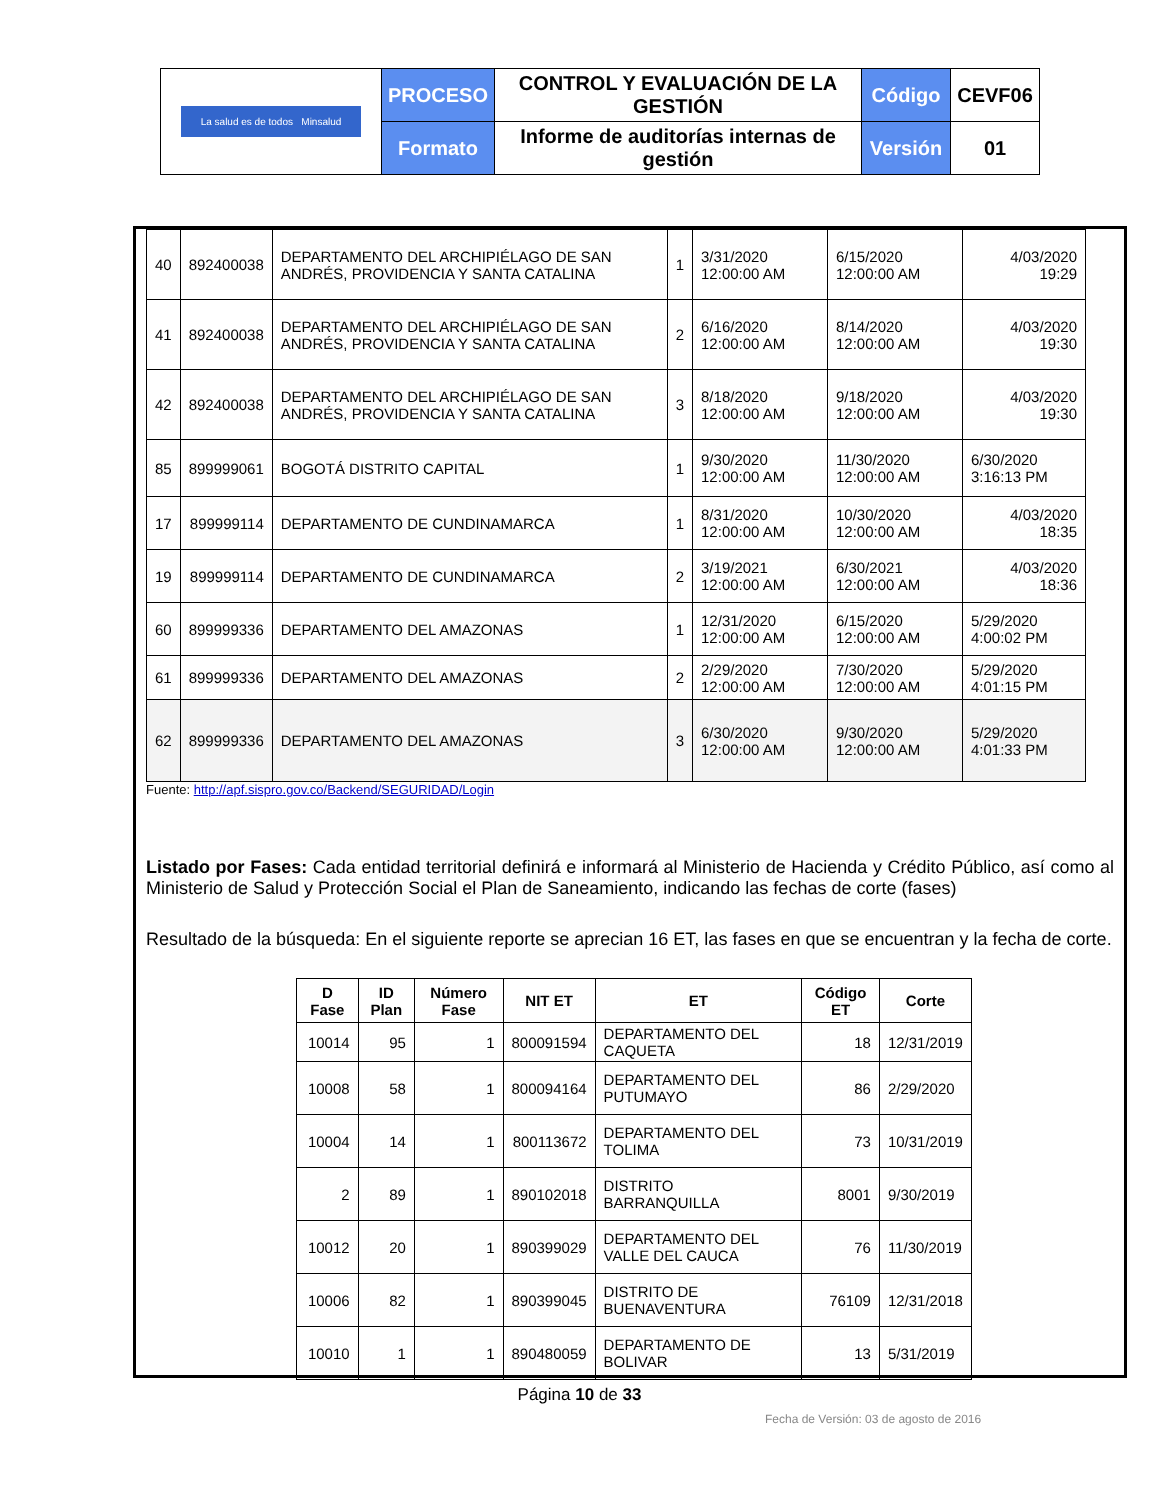| La salud es de todos Minsalud | PROCESO | CONTROL Y EVALUACIÓN DE LA GESTIÓN | Código | CEVF06 |
| | Formato | Informe de auditorías internas de gestión | Versión | 01 |
| 40 | 892400038 | DEPARTAMENTO DEL ARCHIPIÉLAGO DE SAN ANDRÉS, PROVIDENCIA Y SANTA CATALINA | 1 | 3/31/2020 12:00:00 AM | 6/15/2020 12:00:00 AM | 4/03/2020 19:29 |
| 41 | 892400038 | DEPARTAMENTO DEL ARCHIPIÉLAGO DE SAN ANDRÉS, PROVIDENCIA Y SANTA CATALINA | 2 | 6/16/2020 12:00:00 AM | 8/14/2020 12:00:00 AM | 4/03/2020 19:30 |
| 42 | 892400038 | DEPARTAMENTO DEL ARCHIPIÉLAGO DE SAN ANDRÉS, PROVIDENCIA Y SANTA CATALINA | 3 | 8/18/2020 12:00:00 AM | 9/18/2020 12:00:00 AM | 4/03/2020 19:30 |
| 85 | 899999061 | BOGOTÁ DISTRITO CAPITAL | 1 | 9/30/2020 12:00:00 AM | 11/30/2020 12:00:00 AM | 6/30/2020 3:16:13 PM |
| 17 | 899999114 | DEPARTAMENTO DE CUNDINAMARCA | 1 | 8/31/2020 12:00:00 AM | 10/30/2020 12:00:00 AM | 4/03/2020 18:35 |
| 19 | 899999114 | DEPARTAMENTO DE CUNDINAMARCA | 2 | 3/19/2021 12:00:00 AM | 6/30/2021 12:00:00 AM | 4/03/2020 18:36 |
| 60 | 899999336 | DEPARTAMENTO DEL AMAZONAS | 1 | 12/31/2020 12:00:00 AM | 6/15/2020 12:00:00 AM | 5/29/2020 4:00:02 PM |
| 61 | 899999336 | DEPARTAMENTO DEL AMAZONAS | 2 | 2/29/2020 12:00:00 AM | 7/30/2020 12:00:00 AM | 5/29/2020 4:01:15 PM |
| 62 | 899999336 | DEPARTAMENTO DEL AMAZONAS | 3 | 6/30/2020 12:00:00 AM | 9/30/2020 12:00:00 AM | 5/29/2020 4:01:33 PM |
Fuente: http://apf.sispro.gov.co/Backend/SEGURIDAD/Login
Listado por Fases: Cada entidad territorial definirá e informará al Ministerio de Hacienda y Crédito Público, así como al Ministerio de Salud y Protección Social el Plan de Saneamiento, indicando las fechas de corte (fases)
Resultado de la búsqueda: En el siguiente reporte se aprecian 16 ET, las fases en que se encuentran y la fecha de corte.
| D Fase | ID Plan | Número Fase | NIT ET | ET | Código ET | Corte |
| --- | --- | --- | --- | --- | --- | --- |
| 10014 | 95 | 1 | 800091594 | DEPARTAMENTO DEL CAQUETA | 18 | 12/31/2019 |
| 10008 | 58 | 1 | 800094164 | DEPARTAMENTO DEL PUTUMAYO | 86 | 2/29/2020 |
| 10004 | 14 | 1 | 800113672 | DEPARTAMENTO DEL TOLIMA | 73 | 10/31/2019 |
| 2 | 89 | 1 | 890102018 | DISTRITO BARRANQUILLA | 8001 | 9/30/2019 |
| 10012 | 20 | 1 | 890399029 | DEPARTAMENTO DEL VALLE DEL CAUCA | 76 | 11/30/2019 |
| 10006 | 82 | 1 | 890399045 | DISTRITO DE BUENAVENTURA | 76109 | 12/31/2018 |
| 10010 | 1 | 1 | 890480059 | DEPARTAMENTO DE BOLIVAR | 13 | 5/31/2019 |
Página 10 de 33
Fecha de Versión: 03 de agosto de 2016